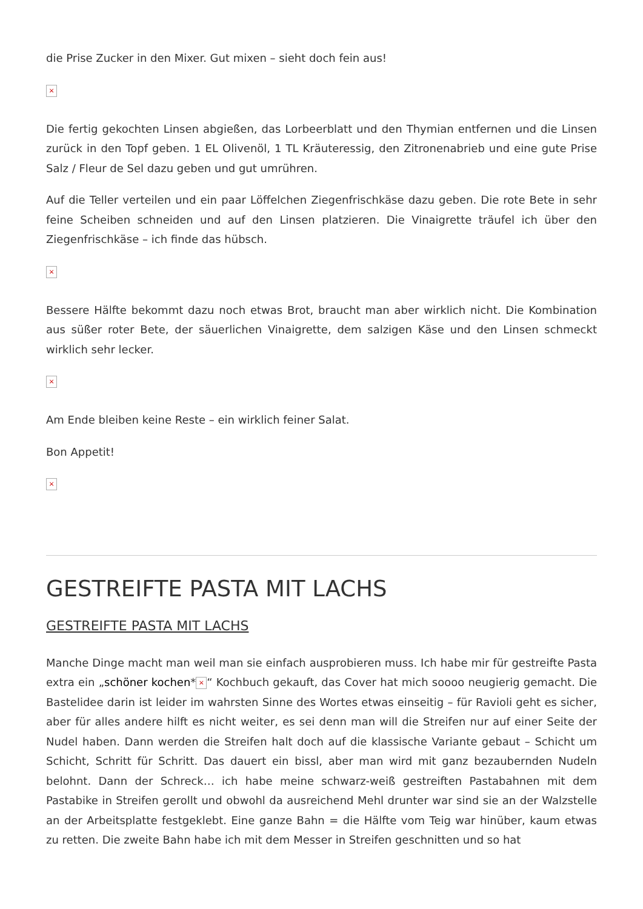die Prise Zucker in den Mixer. Gut mixen – sieht doch fein aus!
×
Die fertig gekochten Linsen abgießen, das Lorbeerblatt und den Thymian entfernen und die Linsen zurück in den Topf geben. 1 EL Olivenöl, 1 TL Kräuteressig, den Zitronenabrieb und eine gute Prise Salz / Fleur de Sel dazu geben und gut umrühren.
Auf die Teller verteilen und ein paar Löffelchen Ziegenfrischkäse dazu geben. Die rote Bete in sehr feine Scheiben schneiden und auf den Linsen platzieren. Die Vinaigrette träufel ich über den Ziegenfrischkäse – ich finde das hübsch.
×
Bessere Hälfte bekommt dazu noch etwas Brot, braucht man aber wirklich nicht. Die Kombination aus süßer roter Bete, der säuerlichen Vinaigrette, dem salzigen Käse und den Linsen schmeckt wirklich sehr lecker.
×
Am Ende bleiben keine Reste – ein wirklich feiner Salat.
Bon Appetit!
×
GESTREIFTE PASTA MIT LACHS
GESTREIFTE PASTA MIT LACHS
Manche Dinge macht man weil man sie einfach ausprobieren muss. Ich habe mir für gestreifte Pasta extra ein „schöner kochen* × “ Kochbuch gekauft, das Cover hat mich soooo neugierig gemacht. Die Bastelidee darin ist leider im wahrsten Sinne des Wortes etwas einseitig – für Ravioli geht es sicher, aber für alles andere hilft es nicht weiter, es sei denn man will die Streifen nur auf einer Seite der Nudel haben. Dann werden die Streifen halt doch auf die klassische Variante gebaut – Schicht um Schicht, Schritt für Schritt. Das dauert ein bissl, aber man wird mit ganz bezaubernden Nudeln belohnt. Dann der Schreck… ich habe meine schwarz-weiß gestreiften Pastabahnen mit dem Pastabike in Streifen gerollt und obwohl da ausreichend Mehl drunter war sind sie an der Walzstelle an der Arbeitsplatte festgeklebt. Eine ganze Bahn = die Hälfte vom Teig war hinüber, kaum etwas zu retten. Die zweite Bahn habe ich mit dem Messer in Streifen geschnitten und so hat